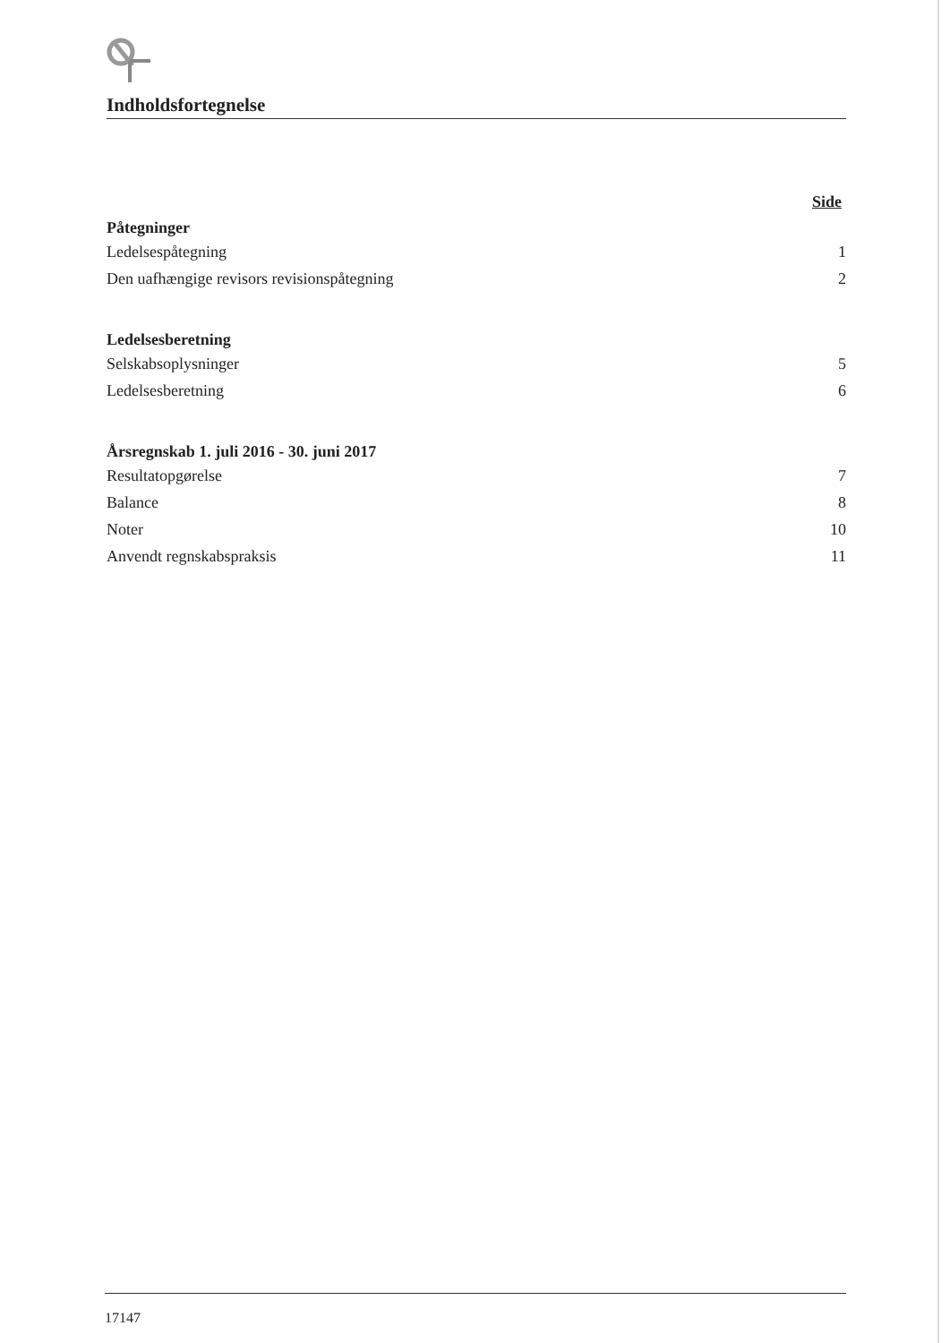Indholdsfortegnelse
Side
Påtegninger
Ledelsespåtegning 1
Den uafhængige revisors revisionspåtegning 2
Ledelsesberetning
Selskabsoplysninger 5
Ledelsesberetning 6
Årsregnskab 1. juli 2016 - 30. juni 2017
Resultatopgørelse 7
Balance 8
Noter 10
Anvendt regnskabspraksis 11
17147